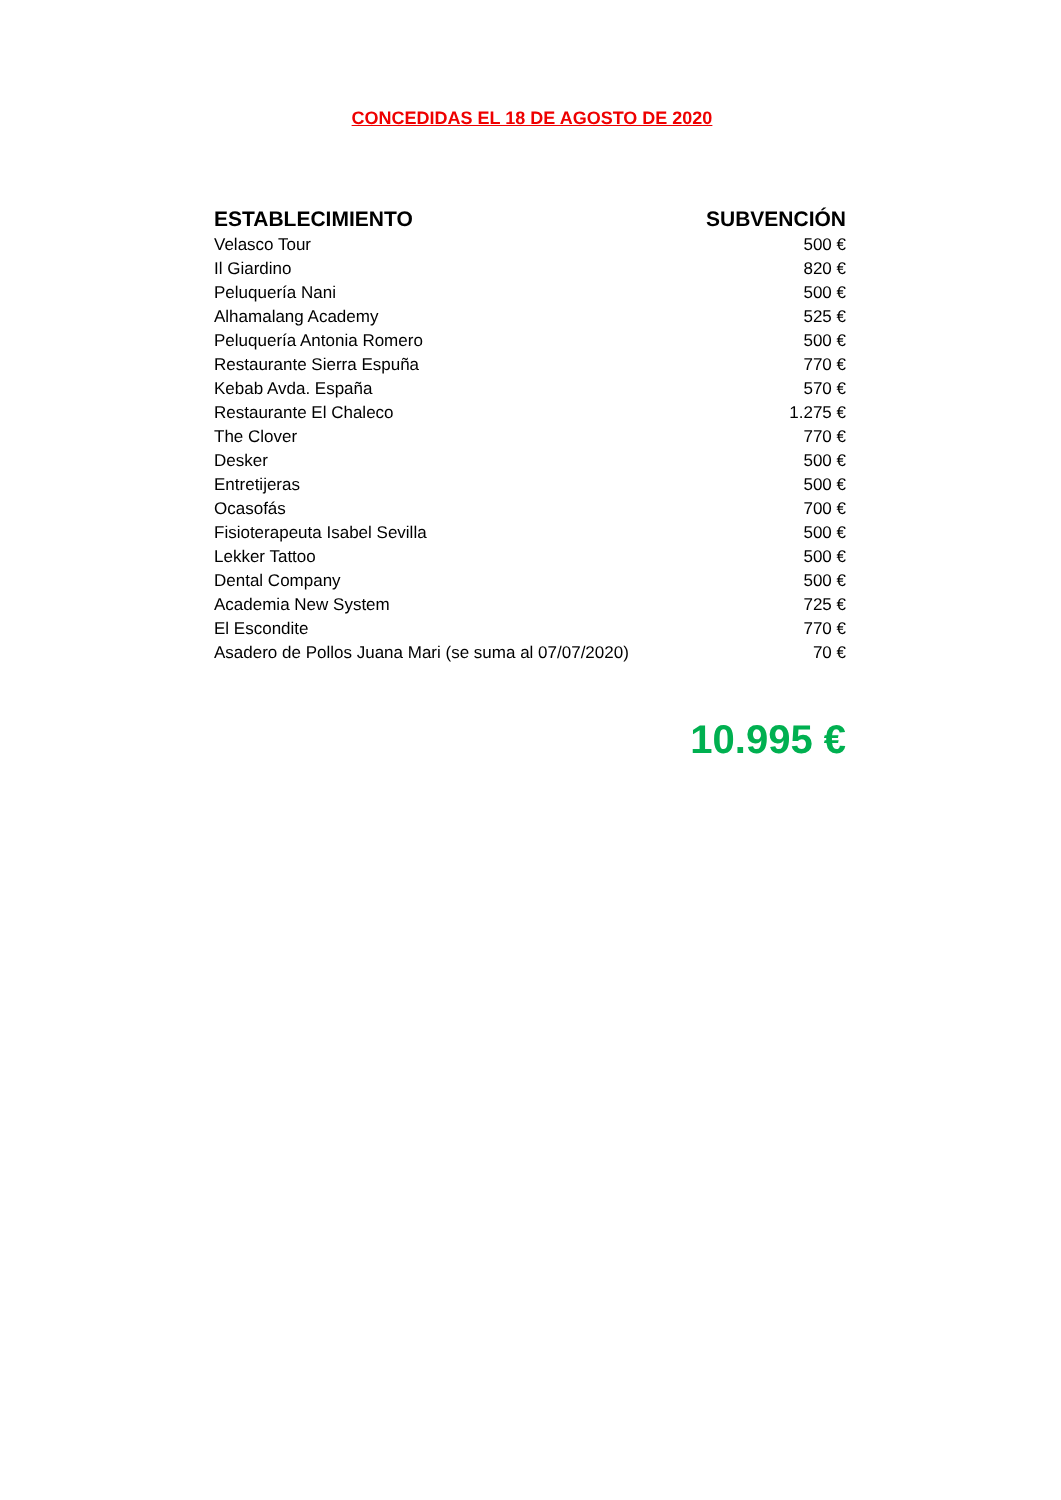CONCEDIDAS EL 18 DE AGOSTO DE 2020
| ESTABLECIMIENTO | SUBVENCIÓN |
| --- | --- |
| Velasco Tour | 500 € |
| Il Giardino | 820 € |
| Peluquería Nani | 500 € |
| Alhamalang Academy | 525 € |
| Peluquería Antonia Romero | 500 € |
| Restaurante Sierra Espuña | 770 € |
| Kebab Avda. España | 570 € |
| Restaurante El Chaleco | 1.275 € |
| The Clover | 770 € |
| Desker | 500 € |
| Entretijeras | 500 € |
| Ocasofás | 700 € |
| Fisioterapeuta Isabel Sevilla | 500 € |
| Lekker Tattoo | 500 € |
| Dental Company | 500 € |
| Academia New System | 725 € |
| El Escondite | 770 € |
| Asadero de Pollos Juana Mari (se suma al 07/07/2020) | 70 € |
10.995 €